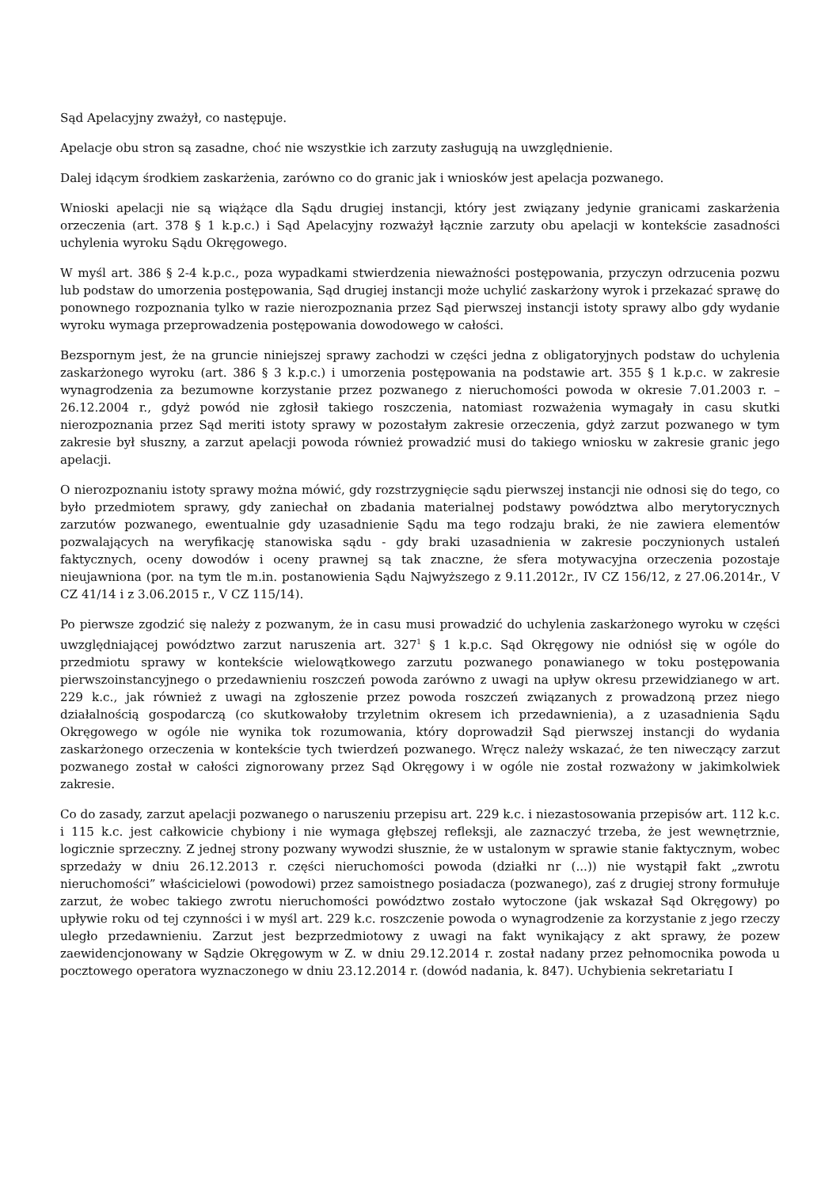Sąd Apelacyjny zważył, co następuje.
Apelacje obu stron są zasadne, choć nie wszystkie ich zarzuty zasługują na uwzględnienie.
Dalej idącym środkiem zaskarżenia, zarówno co do granic jak i wniosków jest apelacja pozwanego.
Wnioski apelacji nie są wiążące dla Sądu drugiej instancji, który jest związany jedynie granicami zaskarżenia orzeczenia (art. 378 § 1 k.p.c.) i Sąd Apelacyjny rozważył łącznie zarzuty obu apelacji w kontekście zasadności uchylenia wyroku Sądu Okręgowego.
W myśl art. 386 § 2-4 k.p.c., poza wypadkami stwierdzenia nieważności postępowania, przyczyn odrzucenia pozwu lub podstaw do umorzenia postępowania, Sąd drugiej instancji może uchylić zaskarżony wyrok i przekazać sprawę do ponownego rozpoznania tylko w razie nierozpoznania przez Sąd pierwszej instancji istoty sprawy albo gdy wydanie wyroku wymaga przeprowadzenia postępowania dowodowego w całości.
Bezspornym jest, że na gruncie niniejszej sprawy zachodzi w części jedna z obligatoryjnych podstaw do uchylenia zaskarżonego wyroku (art. 386 § 3 k.p.c.) i umorzenia postępowania na podstawie art. 355 § 1 k.p.c. w zakresie wynagrodzenia za bezumowne korzystanie przez pozwanego z nieruchomości powoda w okresie 7.01.2003 r. – 26.12.2004 r., gdyż powód nie zgłosił takiego roszczenia, natomiast rozważenia wymagały in casu skutki nierozpoznania przez Sąd meriti istoty sprawy w pozostałym zakresie orzeczenia, gdyż zarzut pozwanego w tym zakresie był słuszny, a zarzut apelacji powoda również prowadzić musi do takiego wniosku w zakresie granic jego apelacji.
O nierozpoznaniu istoty sprawy można mówić, gdy rozstrzygnięcie sądu pierwszej instancji nie odnosi się do tego, co było przedmiotem sprawy, gdy zaniechał on zbadania materialnej podstawy powództwa albo merytorycznych zarzutów pozwanego, ewentualnie gdy uzasadnienie Sądu ma tego rodzaju braki, że nie zawiera elementów pozwalających na weryfikację stanowiska sądu - gdy braki uzasadnienia w zakresie poczynionych ustaleń faktycznych, oceny dowodów i oceny prawnej są tak znaczne, że sfera motywacyjna orzeczenia pozostaje nieujawniona (por. na tym tle m.in. postanowienia Sądu Najwyższego z 9.11.2012r., IV CZ 156/12, z 27.06.2014r., V CZ 41/14 i z 3.06.2015 r., V CZ 115/14).
Po pierwsze zgodzić się należy z pozwanym, że in casu musi prowadzić do uchylenia zaskarżonego wyroku w części uwzględniającej powództwo zarzut naruszenia art. 327<sup>1</sup> § 1 k.p.c. Sąd Okręgowy nie odniósł się w ogóle do przedmiotu sprawy w kontekście wielowątkowego zarzutu pozwanego ponawianego w toku postępowania pierwszoinstancyjnego o przedawnieniu roszczeń powoda zarówno z uwagi na upływ okresu przewidzianego w art. 229 k.c., jak również z uwagi na zgłoszenie przez powoda roszczeń związanych z prowadzoną przez niego działalnością gospodarczą (co skutkowałoby trzyletnim okresem ich przedawnienia), a z uzasadnienia Sądu Okręgowego w ogóle nie wynika tok rozumowania, który doprowadził Sąd pierwszej instancji do wydania zaskarżonego orzeczenia w kontekście tych twierdzeń pozwanego. Wręcz należy wskazać, że ten niweczący zarzut pozwanego został w całości zignorowany przez Sąd Okręgowy i w ogóle nie został rozważony w jakimkolwiek zakresie.
Co do zasady, zarzut apelacji pozwanego o naruszeniu przepisu art. 229 k.c. i niezastosowania przepisów art. 112 k.c. i 115 k.c. jest całkowicie chybiony i nie wymaga głębszej refleksji, ale zaznaczyć trzeba, że jest wewnętrznie, logicznie sprzeczny. Z jednej strony pozwany wywodzi słusznie, że w ustalonym w sprawie stanie faktycznym, wobec sprzedaży w dniu 26.12.2013 r. części nieruchomości powoda (działki nr (...)) nie wystąpił fakt „zwrotu nieruchomości” właścicielowi (powodowi) przez samoistnego posiadacza (pozwanego), zaś z drugiej strony formułuje zarzut, że wobec takiego zwrotu nieruchomości powództwo zostało wytoczone (jak wskazał Sąd Okręgowy) po upływie roku od tej czynności i w myśl art. 229 k.c. roszczenie powoda o wynagrodzenie za korzystanie z jego rzeczy uległo przedawnieniu. Zarzut jest bezprzedmiotowy z uwagi na fakt wynikający z akt sprawy, że pozew zaewidencjonowany w Sądzie Okręgowym w Z. w dniu 29.12.2014 r. został nadany przez pełnomocnika powoda u pocztowego operatora wyznaczonego w dniu 23.12.2014 r. (dowód nadania, k. 847). Uchybienia sekretariatu I